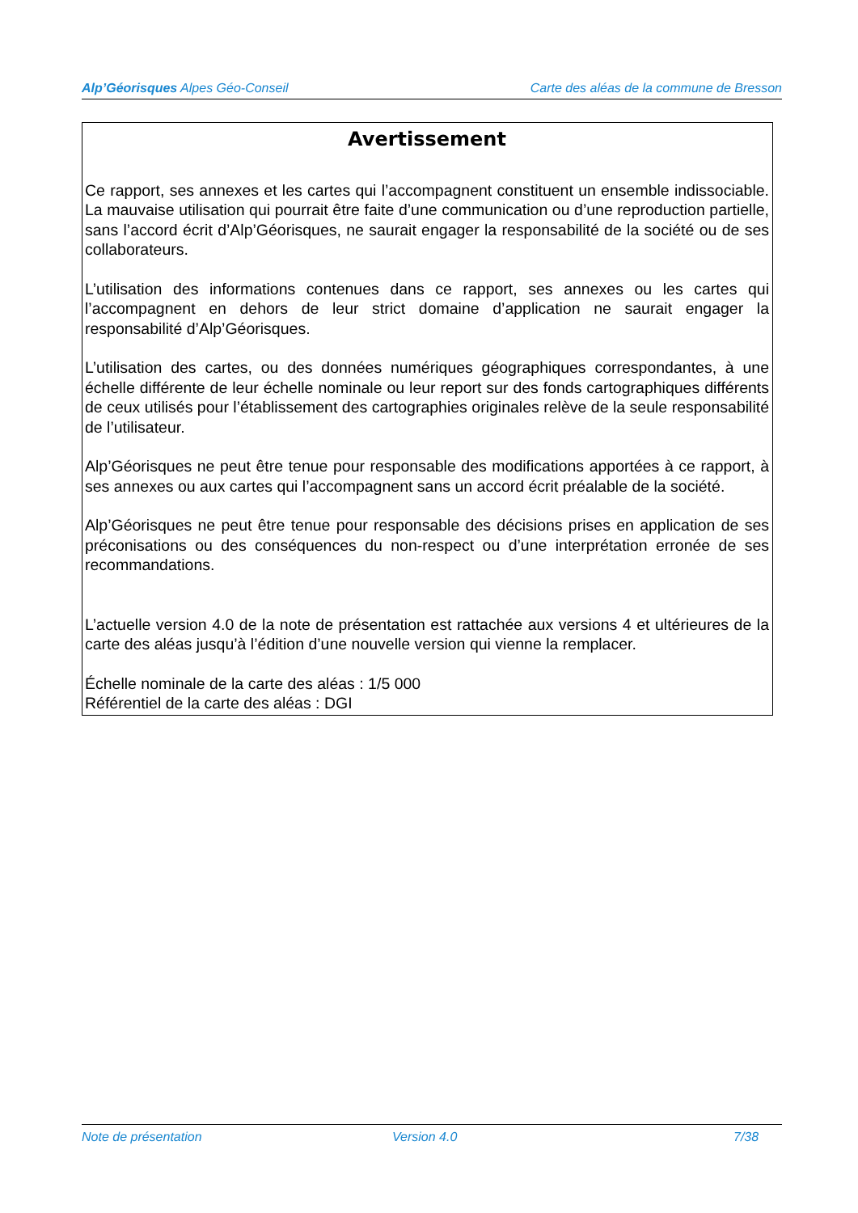Alp’Géorisques Alpes Géo-Conseil Carte des aléas de la commune de Bresson
Avertissement
Ce rapport, ses annexes et les cartes qui l’accompagnent constituent un ensemble indissociable. La mauvaise utilisation qui pourrait être faite d’une communication ou d’une reproduction partielle, sans l’accord écrit d’Alp’Géorisques, ne saurait engager la responsabilité de la société ou de ses collaborateurs.
L’utilisation des informations contenues dans ce rapport, ses annexes ou les cartes qui l’accompagnent en dehors de leur strict domaine d’application ne saurait engager la responsabilité d’Alp’Géorisques.
L’utilisation des cartes, ou des données numériques géographiques correspondantes, à une échelle différente de leur échelle nominale ou leur report sur des fonds cartographiques différents de ceux utilisés pour l’établissement des cartographies originales relève de la seule responsabilité de l’utilisateur.
Alp’Géorisques ne peut être tenue pour responsable des modifications apportées à ce rapport, à ses annexes ou aux cartes qui l’accompagnent sans un accord écrit préalable de la société.
Alp’Géorisques ne peut être tenue pour responsable des décisions prises en application de ses préconisations ou des conséquences du non-respect ou d’une interprétation erronée de ses recommandations.
L’actuelle version 4.0 de la note de présentation est rattachée aux versions 4 et ultérieures de la carte des aléas jusqu’à l’édition d’une nouvelle version qui vienne la remplacer.
Échelle nominale de la carte des aléas : 1/5 000
Référentiel de la carte des aléas : DGI
Note de présentation Version 4.0 7/38